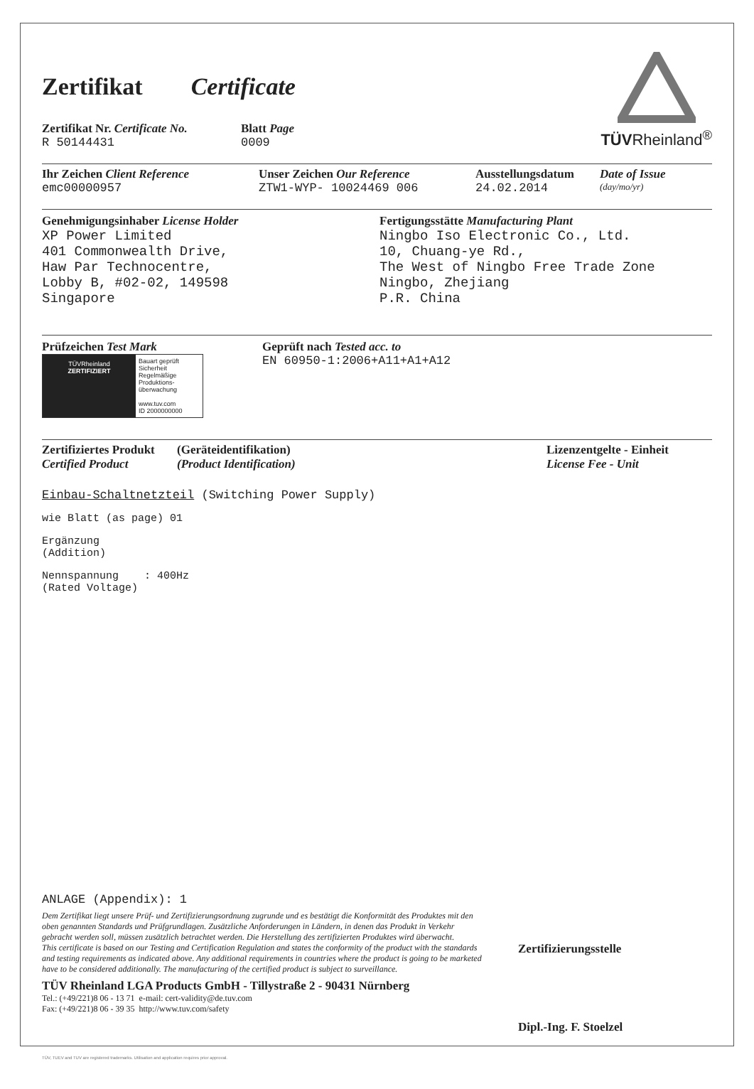TÜVRheinland<sup>®</sup>
Zertifikat Certificate
Zertifikat Nr. Certificate No.
R 50144431
Blatt Page
0009
Ihr Zeichen Client Reference
emc00000957
Unser Zeichen Our Reference
ZTW1-WYP- 10024469 006
Ausstellungsdatum
24.02.2014
Date of Issue
(day/mo/yr)
Genehmigungsinhaber License Holder
XP Power Limited
401 Commonwealth Drive,
Haw Par Technocentre,
Lobby B, #02-02, 149598
Singapore
Fertigungsstätte Manufacturing Plant
Ningbo Iso Electronic Co., Ltd.
10, Chuang-ye Rd.,
The West of Ningbo Free Trade Zone
Ningbo, Zhejiang
P.R. China
Prüfzeichen Test Mark
TÜVRheinland
ZERTIFIZIERT
Bauart geprüft
Sicherheit
Regelmäßige
Produktions-
überwachung
www.tuv.com
ID 2000000000
Geprüft nach Tested acc. to
EN 60950-1:2006+A11+A1+A12
Zertifiziertes Produkt
Certified Product
(Geräteidentifikation)
(Product Identification)
Lizenzentgelte - Einheit
License Fee - Unit
Einbau-Schaltnetzteil (Switching Power Supply)
wie Blatt (as page) 01
Ergänzung
(Addition)
Nennspannung : 400Hz
(Rated Voltage)
ANLAGE (Appendix): 1
Dem Zertifikat liegt unsere Prüf- und Zertifizierungsordnung zugrunde und es bestätigt die Konformität des Produktes mit den oben genannten Standards und Prüfgrundlagen. Zusätzliche Anforderungen in Ländern, in denen das Produkt in Verkehr gebracht werden soll, müssen zusätzlich betrachtet werden. Die Herstellung des zertifizierten Produktes wird überwacht.
This certificate is based on our Testing and Certification Regulation and states the conformity of the product with the standards and testing requirements as indicated above. Any additional requirements in countries where the product is going to be marketed have to be considered additionally. The manufacturing of the certified product is subject to surveillance.
TÜV Rheinland LGA Products GmbH - Tillystraße 2 - 90431 Nürnberg
Tel.: (+49/221)8 06 - 13 71 e-mail: cert-validity@de.tuv.com
Fax: (+49/221)8 06 - 39 35 http://www.tuv.com/safety
Zertifizierungsstelle
Dipl.-Ing. F. Stoelzel
TÜV, TUEV and TUV are registered trademarks. Utilisation and application requires prior approval.